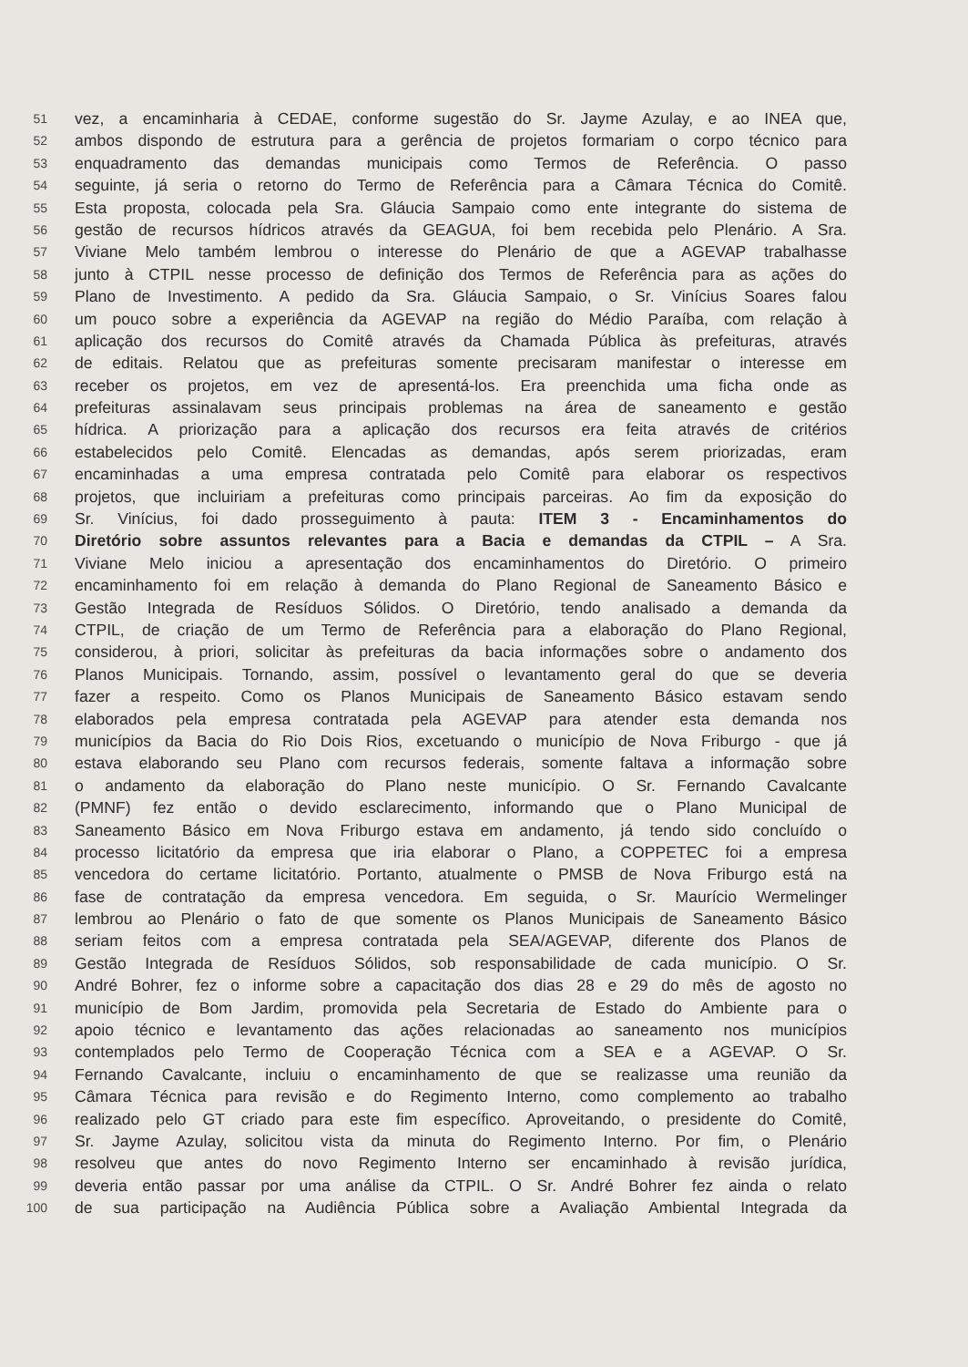51 vez, a encaminharia à CEDAE, conforme sugestão do Sr. Jayme Azulay, e ao INEA que,
52 ambos dispondo de estrutura para a gerência de projetos formariam o corpo técnico para
53 enquadramento das demandas municipais como Termos de Referência. O passo
54 seguinte, já seria o retorno do Termo de Referência para a Câmara Técnica do Comitê.
55 Esta proposta, colocada pela Sra. Gláucia Sampaio como ente integrante do sistema de
56 gestão de recursos hídricos através da GEAGUA, foi bem recebida pelo Plenário. A Sra.
57 Viviane Melo também lembrou o interesse do Plenário de que a AGEVAP trabalhasse
58 junto à CTPIL nesse processo de definição dos Termos de Referência para as ações do
59 Plano de Investimento. A pedido da Sra. Gláucia Sampaio, o Sr. Vinícius Soares falou
60 um pouco sobre a experiência da AGEVAP na região do Médio Paraíba, com relação à
61 aplicação dos recursos do Comitê através da Chamada Pública às prefeituras, através
62 de editais. Relatou que as prefeituras somente precisaram manifestar o interesse em
63 receber os projetos, em vez de apresentá-los. Era preenchida uma ficha onde as
64 prefeituras assinalavam seus principais problemas na área de saneamento e gestão
65 hídrica. A priorização para a aplicação dos recursos era feita através de critérios
66 estabelecidos pelo Comitê. Elencadas as demandas, após serem priorizadas, eram
67 encaminhadas a uma empresa contratada pelo Comitê para elaborar os respectivos
68 projetos, que incluiriam a prefeituras como principais parceiras. Ao fim da exposição do
69 Sr. Vinícius, foi dado prosseguimento à pauta: ITEM 3 - Encaminhamentos do
70 Diretório sobre assuntos relevantes para a Bacia e demandas da CTPIL – A Sra.
71 Viviane Melo iniciou a apresentação dos encaminhamentos do Diretório. O primeiro
72 encaminhamento foi em relação à demanda do Plano Regional de Saneamento Básico e
73 Gestão Integrada de Resíduos Sólidos. O Diretório, tendo analisado a demanda da
74 CTPIL, de criação de um Termo de Referência para a elaboração do Plano Regional,
75 considerou, à priori, solicitar às prefeituras da bacia informações sobre o andamento dos
76 Planos Municipais. Tornando, assim, possível o levantamento geral do que se deveria
77 fazer a respeito. Como os Planos Municipais de Saneamento Básico estavam sendo
78 elaborados pela empresa contratada pela AGEVAP para atender esta demanda nos
79 municípios da Bacia do Rio Dois Rios, excetuando o município de Nova Friburgo - que já
80 estava elaborando seu Plano com recursos federais, somente faltava a informação sobre
81 o andamento da elaboração do Plano neste município. O Sr. Fernando Cavalcante
82 (PMNF) fez então o devido esclarecimento, informando que o Plano Municipal de
83 Saneamento Básico em Nova Friburgo estava em andamento, já tendo sido concluído o
84 processo licitatório da empresa que iria elaborar o Plano, a COPPETEC foi a empresa
85 vencedora do certame licitatório. Portanto, atualmente o PMSB de Nova Friburgo está na
86 fase de contratação da empresa vencedora. Em seguida, o Sr. Maurício Wermelinger
87 lembrou ao Plenário o fato de que somente os Planos Municipais de Saneamento Básico
88 seriam feitos com a empresa contratada pela SEA/AGEVAP, diferente dos Planos de
89 Gestão Integrada de Resíduos Sólidos, sob responsabilidade de cada município. O Sr.
90 André Bohrer, fez o informe sobre a capacitação dos dias 28 e 29 do mês de agosto no
91 município de Bom Jardim, promovida pela Secretaria de Estado do Ambiente para o
92 apoio técnico e levantamento das ações relacionadas ao saneamento nos municípios
93 contemplados pelo Termo de Cooperação Técnica com a SEA e a AGEVAP. O Sr.
94 Fernando Cavalcante, incluiu o encaminhamento de que se realizasse uma reunião da
95 Câmara Técnica para revisão e do Regimento Interno, como complemento ao trabalho
96 realizado pelo GT criado para este fim específico. Aproveitando, o presidente do Comitê,
97 Sr. Jayme Azulay, solicitou vista da minuta do Regimento Interno. Por fim, o Plenário
98 resolveu que antes do novo Regimento Interno ser encaminhado à revisão jurídica,
99 deveria então passar por uma análise da CTPIL. O Sr. André Bohrer fez ainda o relato
100 de sua participação na Audiência Pública sobre a Avaliação Ambiental Integrada da